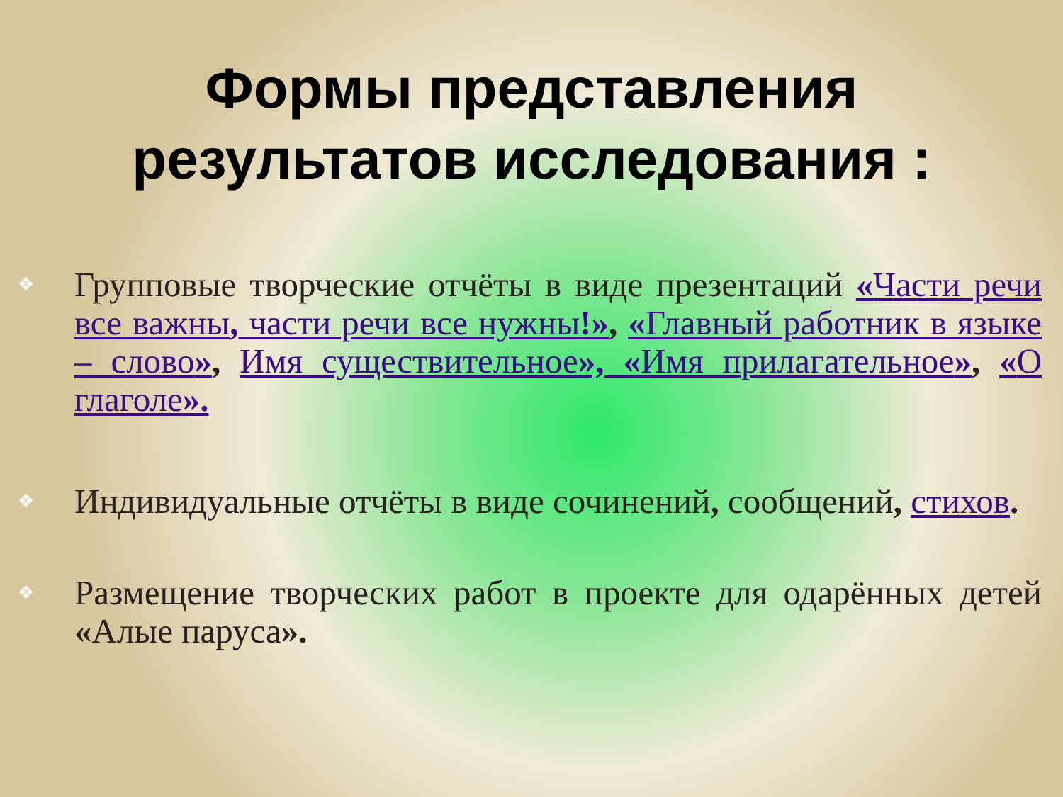Формы представления
результатов исследования :
❖ Групповые творческие отчёты в виде презентаций «Части речи все важны, части речи все нужны!», «Главный работник в языке – слово», Имя существительное», «Имя прилагательное», «О глаголе».
❖ Индивидуальные отчёты в виде сочинений, сообщений, стихов.
❖ Размещение творческих работ в проекте для одарённых детей «Алые паруса».